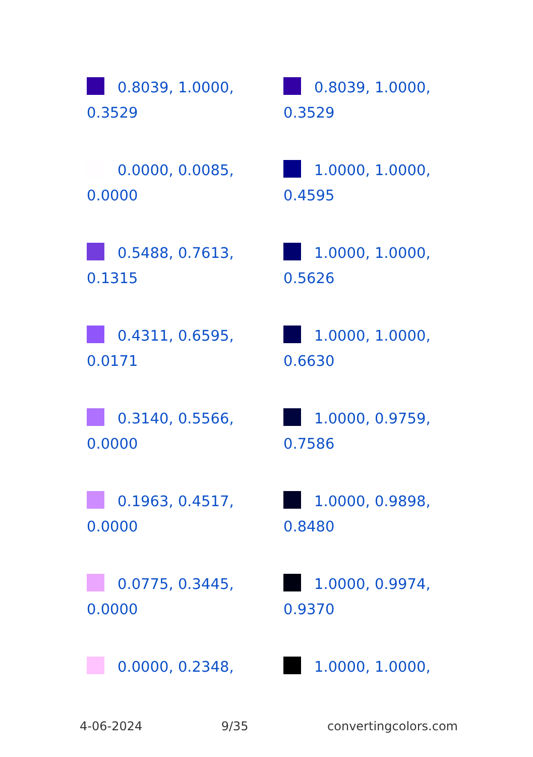0.8039, 1.0000, 0.3529
0.8039, 1.0000, 0.3529
0.0000, 0.0085, 0.0000
1.0000, 1.0000, 0.4595
0.5488, 0.7613, 0.1315
1.0000, 1.0000, 0.5626
0.4311, 0.6595, 0.0171
1.0000, 1.0000, 0.6630
0.3140, 0.5566, 0.0000
1.0000, 0.9759, 0.7586
0.1963, 0.4517, 0.0000
1.0000, 0.9898, 0.8480
0.0775, 0.3445, 0.0000
1.0000, 0.9974, 0.9370
0.0000, 0.2348,
1.0000, 1.0000,
4-06-2024 9/35 convertingcolors.com